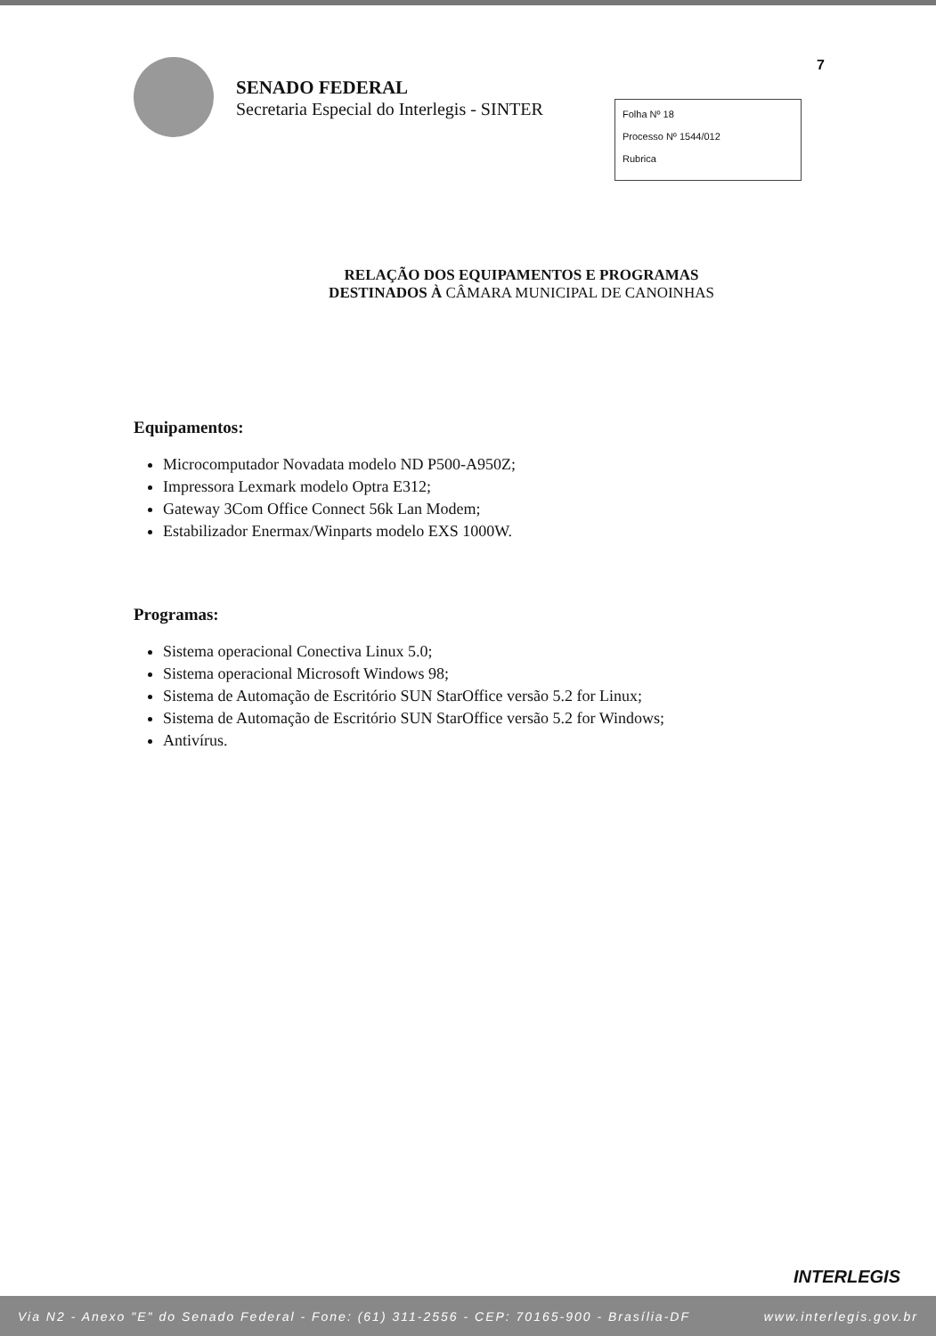7
SENADO FEDERAL
Secretaria Especial do Interlegis - SINTER
Folha Nº 18
Processo Nº 1544/012
Rubrica
RELAÇÃO DOS EQUIPAMENTOS E PROGRAMAS
DESTINADOS À CÂMARA MUNICIPAL DE CANOINHAS
Equipamentos:
Microcomputador Novadata modelo ND P500-A950Z;
Impressora Lexmark modelo Optra E312;
Gateway 3Com Office Connect 56k Lan Modem;
Estabilizador Enermax/Winparts modelo EXS 1000W.
Programas:
Sistema operacional Conectiva Linux 5.0;
Sistema operacional Microsoft Windows 98;
Sistema de Automação de Escritório SUN StarOffice versão 5.2 for Linux;
Sistema de Automação de Escritório SUN StarOffice versão 5.2 for Windows;
Antivírus.
INTERLEGIS
Via N2 - Anexo "E" do Senado Federal - Fone: (61) 311-2556 - CEP: 70165-900 - Brasília-DF www.interlegis.gov.br